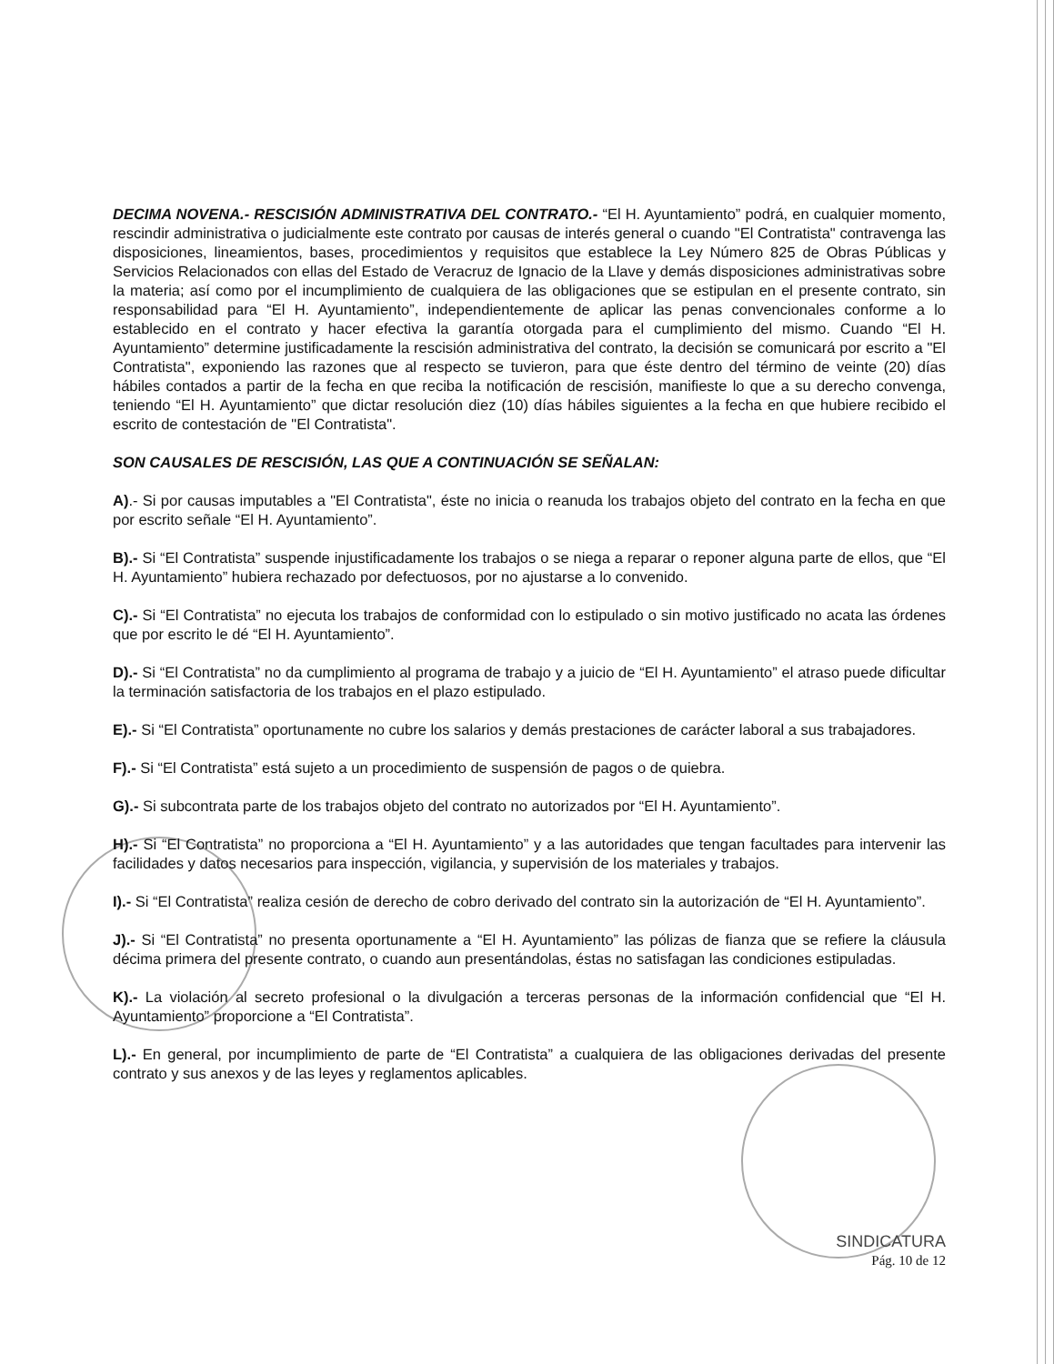DECIMA NOVENA.- RESCISIÓN ADMINISTRATIVA DEL CONTRATO.- “El H. Ayuntamiento” podrá, en cualquier momento, rescindir administrativa o judicialmente este contrato por causas de interés general o cuando "El Contratista" contravenga las disposiciones, lineamientos, bases, procedimientos y requisitos que establece la Ley Número 825 de Obras Públicas y Servicios Relacionados con ellas del Estado de Veracruz de Ignacio de la Llave y demás disposiciones administrativas sobre la materia; así como por el incumplimiento de cualquiera de las obligaciones que se estipulan en el presente contrato, sin responsabilidad para “El H. Ayuntamiento”, independientemente de aplicar las penas convencionales conforme a lo establecido en el contrato y hacer efectiva la garantía otorgada para el cumplimiento del mismo. Cuando “El H. Ayuntamiento” determine justificadamente la rescisión administrativa del contrato, la decisión se comunicará por escrito a "El Contratista", exponiendo las razones que al respecto se tuvieron, para que éste dentro del término de veinte (20) días hábiles contados a partir de la fecha en que reciba la notificación de rescisión, manifieste lo que a su derecho convenga, teniendo “El H. Ayuntamiento” que dictar resolución diez (10) días hábiles siguientes a la fecha en que hubiere recibido el escrito de contestación de "El Contratista".
SON CAUSALES DE RESCISIÓN, LAS QUE A CONTINUACIÓN SE SEÑALAN:
A).- Si por causas imputables a "El Contratista", éste no inicia o reanuda los trabajos objeto del contrato en la fecha en que por escrito señale “El H. Ayuntamiento”.
B).- Si “El Contratista” suspende injustificadamente los trabajos o se niega a reparar o reponer alguna parte de ellos, que “El H. Ayuntamiento” hubiera rechazado por defectuosos, por no ajustarse a lo convenido.
C).- Si “El Contratista” no ejecuta los trabajos de conformidad con lo estipulado o sin motivo justificado no acata las órdenes que por escrito le dé “El H. Ayuntamiento”.
D).- Si “El Contratista” no da cumplimiento al programa de trabajo y a juicio de “El H. Ayuntamiento” el atraso puede dificultar la terminación satisfactoria de los trabajos en el plazo estipulado.
E).- Si “El Contratista” oportunamente no cubre los salarios y demás prestaciones de carácter laboral a sus trabajadores.
F).- Si “El Contratista” está sujeto a un procedimiento de suspensión de pagos o de quiebra.
G).- Si subcontrata parte de los trabajos objeto del contrato no autorizados por “El H. Ayuntamiento”.
H).- Si “El Contratista” no proporciona a “El H. Ayuntamiento” y a las autoridades que tengan facultades para intervenir las facilidades y datos necesarios para inspección, vigilancia, y supervisión de los materiales y trabajos.
I).- Si “El Contratista” realiza cesión de derecho de cobro derivado del contrato sin la autorización de “El H. Ayuntamiento”.
J).- Si “El Contratista” no presenta oportunamente a “El H. Ayuntamiento” las pólizas de fianza que se refiere la cláusula décima primera del presente contrato, o cuando aun presentándolas, éstas no satisfagan las condiciones estipuladas.
K).- La violación al secreto profesional o la divulgación a terceras personas de la información confidencial que “El H. Ayuntamiento” proporcione a “El Contratista”.
L).- En general, por incumplimiento de parte de “El Contratista” a cualquiera de las obligaciones derivadas del presente contrato y sus anexos y de las leyes y reglamentos aplicables.
SINDICATURA
Pág. 10 de 12